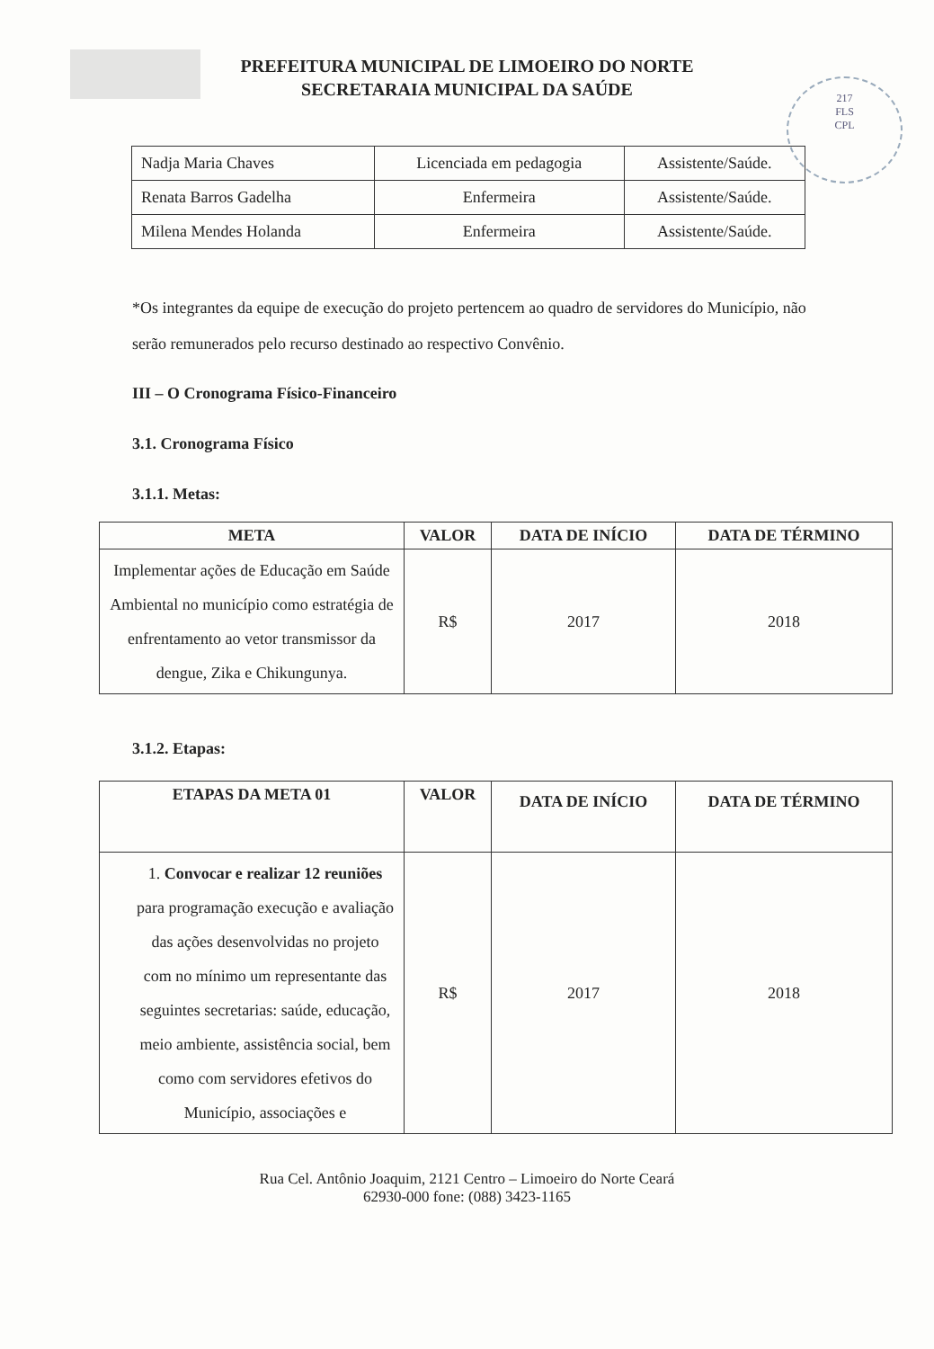217
FLS
CPL
PREFEITURA MUNICIPAL DE LIMOEIRO DO NORTE
SECRETARAIA MUNICIPAL DA SAÚDE
| Nadja Maria Chaves | Licenciada em pedagogia | Assistente/Saúde. |
| Renata Barros Gadelha | Enfermeira | Assistente/Saúde. |
| Milena Mendes Holanda | Enfermeira | Assistente/Saúde. |
*Os integrantes da equipe de execução do projeto pertencem ao quadro de servidores do Município, não serão remunerados pelo recurso destinado ao respectivo Convênio.
III – O Cronograma Físico-Financeiro
3.1. Cronograma Físico
3.1.1. Metas:
| META | VALOR | DATA DE INÍCIO | DATA DE TÉRMINO |
| --- | --- | --- | --- |
| Implementar ações de Educação em Saúde Ambiental no município como estratégia de enfrentamento ao vetor transmissor da dengue, Zika e Chikungunya. | R$ | 2017 | 2018 |
3.1.2. Etapas:
| ETAPAS DA META 01 | VALOR | DATA DE INÍCIO | DATA DE TÉRMINO |
| --- | --- | --- | --- |
| 1. Convocar e realizar 12 reuniões para programação execução e avaliação das ações desenvolvidas no projeto com no mínimo um representante das seguintes secretarias: saúde, educação, meio ambiente, assistência social, bem como com servidores efetivos do Município, associações e | R$ | 2017 | 2018 |
Rua Cel. Antônio Joaquim, 2121 Centro – Limoeiro do Norte Ceará
62930-000 fone: (088) 3423-1165